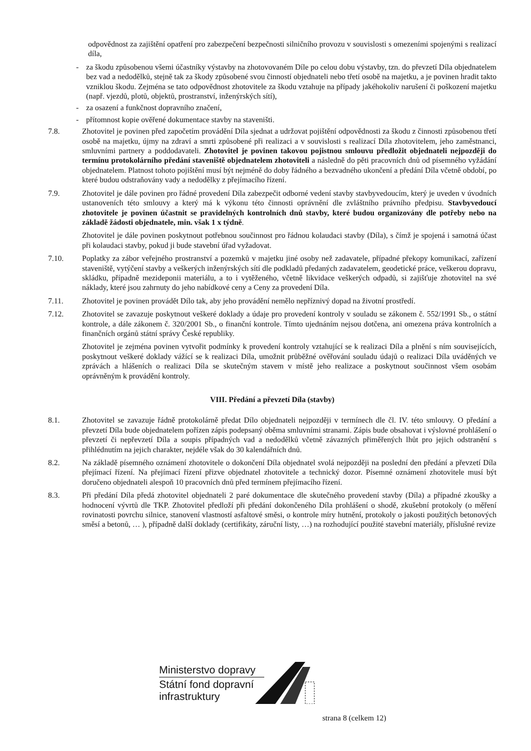odpovědnost za zajištění opatření pro zabezpečení bezpečnosti silničního provozu v souvislosti s omezeními spojenými s realizací díla,
- za škodu způsobenou všemi účastníky výstavby na zhotovovaném Díle po celou dobu výstavby, tzn. do převzetí Díla objednatelem bez vad a nedodělků, stejně tak za škody způsobené svou činností objednateli nebo třetí osobě na majetku, a je povinen hradit takto vzniklou škodu. Zejména se tato odpovědnost zhotovitele za škodu vztahuje na případy jakéhokoliv narušení či poškození majetku (např. vjezdů, plotů, objektů, prostranství, inženýrských sítí),
- za osazení a funkčnost dopravního značení,
- přítomnost kopie ověřené dokumentace stavby na staveništi.
7.8. Zhotovitel je povinen před započetím provádění Díla sjednat a udržovat pojištění odpovědnosti za škodu z činnosti způsobenou třetí osobě na majetku, újmy na zdraví a smrti způsobené při realizaci a v souvislosti s realizací Díla zhotovitelem, jeho zaměstnanci, smluvními partnery a poddodavateli. Zhotovitel je povinen takovou pojistnou smlouvu předložit objednateli nejpozději do termínu protokolárního předání staveniště objednatelem zhotoviteli a následně do pěti pracovních dnů od písemného vyžádání objednatelem. Platnost tohoto pojištění musí být nejméně do doby řádného a bezvadného ukončení a předání Díla včetně období, po které budou odstraňovány vady a nedodělky z přejímacího řízení.
7.9. Zhotovitel je dále povinen pro řádné provedení Díla zabezpečit odborné vedení stavby stavbyvedoucím, který je uveden v úvodních ustanoveních této smlouvy a který má k výkonu této činnosti oprávnění dle zvláštního právního předpisu. Stavbyvedoucí zhotovitele je povinen účastnit se pravidelných kontrolních dnů stavby, které budou organizovány dle potřeby nebo na základě žádosti objednatele, min. však 1 x týdně.
Zhotovitel je dále povinen poskytnout potřebnou součinnost pro řádnou kolaudaci stavby (Díla), s čímž je spojená i samotná účast při kolaudaci stavby, pokud ji bude stavební úřad vyžadovat.
7.10. Poplatky za zábor veřejného prostranství a pozemků v majetku jiné osoby než zadavatele, případné překopy komunikací, zařízení staveniště, vytýčení stavby a veškerých inženýrských sítí dle podkladů předaných zadavatelem, geodetické práce, veškerou dopravu, skládku, případně mezideponii materiálu, a to i vytěženého, včetně likvidace veškerých odpadů, si zajišťuje zhotovitel na své náklady, které jsou zahrnuty do jeho nabídkové ceny a Ceny za provedení Díla.
7.11. Zhotovitel je povinen provádět Dílo tak, aby jeho provádění nemělo nepříznivý dopad na životní prostředí.
7.12. Zhotovitel se zavazuje poskytnout veškeré doklady a údaje pro provedení kontroly v souladu se zákonem č. 552/1991 Sb., o státní kontrole, a dále zákonem č. 320/2001 Sb., o finanční kontrole. Tímto ujednáním nejsou dotčena, ani omezena práva kontrolních a finančních orgánů státní správy České republiky.
Zhotovitel je zejména povinen vytvořit podmínky k provedení kontroly vztahující se k realizaci Díla a plnění s ním souvisejících, poskytnout veškeré doklady vážící se k realizaci Díla, umožnit průběžné ověřování souladu údajů o realizaci Díla uváděných ve zprávách a hlášeních o realizaci Díla se skutečným stavem v místě jeho realizace a poskytnout součinnost všem osobám oprávněným k provádění kontroly.
VIII. Předání a převzetí Díla (stavby)
8.1. Zhotovitel se zavazuje řádně protokolárně předat Dílo objednateli nejpozději v termínech dle čl. IV. této smlouvy. O předání a převzetí Díla bude objednatelem pořízen zápis podepsaný oběma smluvními stranami. Zápis bude obsahovat i výslovné prohlášení o převzetí či nepřevzetí Díla a soupis případných vad a nedodělků včetně závazných přiměřených lhůt pro jejich odstranění s přihlédnutím na jejich charakter, nejdéle však do 30 kalendářních dnů.
8.2. Na základě písemného oznámení zhotovitele o dokončení Díla objednatel svolá nejpozději na poslední den předání a převzetí Díla přejímací řízení. Na přejímací řízení přizve objednatel zhotovitele a technický dozor. Písemné oznámení zhotovitele musí být doručeno objednateli alespoň 10 pracovních dnů před termínem přejímacího řízení.
8.3. Při předání Díla předá zhotovitel objednateli 2 paré dokumentace dle skutečného provedení stavby (Díla) a případné zkoušky a hodnocení vývrtů dle TKP. Zhotovitel předloží při předání dokončeného Díla prohlášení o shodě, zkušební protokoly (o měření rovinatosti povrchu silnice, stanovení vlastností asfaltové směsi, o kontrole míry hutnění, protokoly o jakosti použitých betonových směsí a betonů, … ), případně další doklady (certifikáty, záruční listy, …) na rozhodující použité stavební materiály, příslušné revize
Ministerstvo dopravy
Státní fond dopravní
infrastruktury
strana 8 (celkem 12)